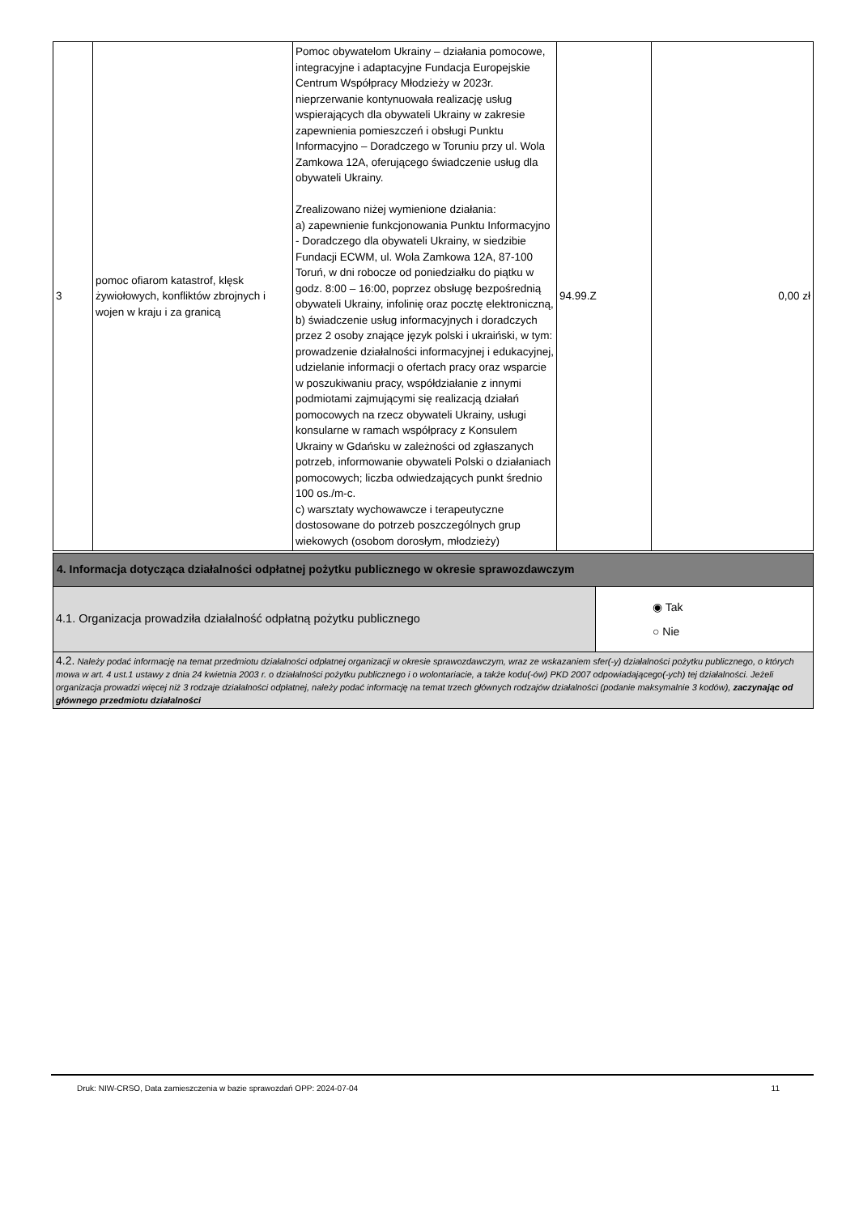| 3 | pomoc ofiarom katastrof, klęsk żywiołowych, konfliktów zbrojnych i wojen w kraju i za granicą | Pomoc obywatelom Ukrainy – działania pomocowe, integracyjne i adaptacyjne Fundacja Europejskie Centrum Współpracy Młodzieży w 2023r. nieprzerwanie kontynuowała realizację usług wspierających dla obywateli Ukrainy w zakresie zapewnienia pomieszczeń i obsługi Punktu Informacyjno – Doradczego w Toruniu przy ul. Wola Zamkowa 12A, oferującego świadczenie usług dla obywateli Ukrainy. Zrealizowano niżej wymienione działania: a) zapewnienie funkcjonowania Punktu Informacyjno - Doradczego dla obywateli Ukrainy, w siedzibie Fundacji ECWM, ul. Wola Zamkowa 12A, 87-100 Toruń, w dni robocze od poniedziałku do piątku w godz. 8:00 – 16:00, poprzez obsługę bezpośrednią obywateli Ukrainy, infolinię oraz pocztę elektroniczną, b) świadczenie usług informacyjnych i doradczych przez 2 osoby znające język polski i ukraiński, w tym: prowadzenie działalności informacyjnej i edukacyjnej, udzielanie informacji o ofertach pracy oraz wsparcie w poszukiwaniu pracy, współdziałanie z innymi podmiotami zajmującymi się realizacją działań pomocowych na rzecz obywateli Ukrainy, usługi konsularne w ramach współpracy z Konsulem Ukrainy w Gdańsku w zależności od zgłaszanych potrzeb, informowanie obywateli Polski o działaniach pomocowych; liczba odwiedzających punkt średnio 100 os./m-c. c) warsztaty wychowawcze i terapeutyczne dostosowane do potrzeb poszczególnych grup wiekowych (osobom dorosłym, młodzieży) | 94.99.Z | 0,00 zł |
| 4. Informacja dotycząca działalności odpłatnej pożytku publicznego w okresie sprawozdawczym | |
| 4.1. Organizacja prowadziła działalność odpłatną pożytku publicznego | ◉ Tak ○ Nie |
| 4.2. Należy podać informację na temat przedmiotu działalności odpłatnej organizacji w okresie sprawozdawczym, wraz ze wskazaniem sfer(-y) działalności pożytku publicznego, o których mowa w art. 4 ust.1 ustawy z dnia 24 kwietnia 2003 r. o działalności pożytku publicznego i o wolontariacie, a także kodu(-ów) PKD 2007 odpowiadającego(-ych) tej działalności. Jeżeli organizacja prowadzi więcej niż 3 rodzaje działalności odpłatnej, należy podać informację na temat trzech głównych rodzajów działalności (podanie maksymalnie 3 kodów), zaczynając od głównego przedmiotu działalności | |
Druk: NIW-CRSO, Data zamieszczenia w bazie sprawozdań OPP: 2024-07-04 11